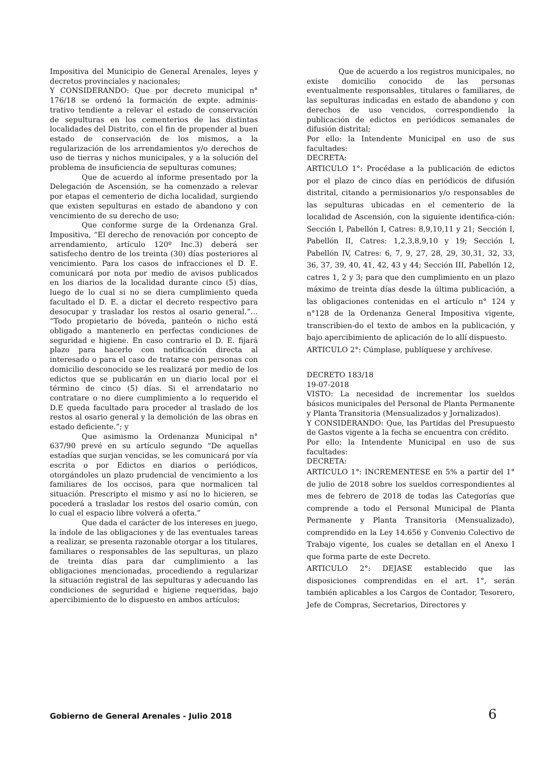Impositiva del Municipio de General Arenales, leyes y decretos provinciales y nacionales;
Y CONSIDERANDO: Que por decreto municipal n° 176/18 se ordenó la formación de expte. adminis-trativo tendiente a relevar el estado de conservación de sepulturas en los cementerios de las distintas localidades del Distrito, con el fin de propender al buen estado de conservación de los mismos, a la regularización de los arrendamientos y/o derechos de uso de tierras y nichos municipales, y a la solución del problema de insuficiencia de sepulturas comunes;
Que de acuerdo al informe presentado por la Delegación de Ascensión, se ha comenzado a relevar por etapas el cementerio de dicha localidad, surgiendo que existen sepulturas en estado de abandono y con vencimiento de su derecho de uso;
Que conforme surge de la Ordenanza Gral. Impositiva, “El derecho de renovación por concepto de arrendamiento, artículo 120º Inc.3) deberá ser satisfecho dentro de los treinta (30) días posteriores al vencimiento. Para los casos de infracciones el D. E. comunicará por nota por medio de avisos publicados en los diarios de la localidad durante cinco (5) días, luego de lo cual si no se diera cumplimiento queda facultado el D. E. a dictar el decreto respectivo para desocupar y trasladar los restos al osario general.”… “Todo propietario de bóveda, panteón o nicho está obligado a mantenerlo en perfectas condiciones de seguridad e higiene. En caso contrario el D. E. fijará plazo para hacerlo con notificación directa al interesado o para el caso de tratarse con personas con domicilio desconocido se les realizará por medio de los edictos que se publicarán en un diario local por el término de cinco (5) días. Si el arrendatario no contratare o no diere cumplimiento a lo requerido el D.E queda facultado para proceder al traslado de los restos al osario general y la demolición de las obras en estado deficiente.”; y
Que asimismo la Ordenanza Municipal n° 637/90 prevé en su artículo segundo “De aquellas estadías que surjan vencidas, se les comunicará por vía escrita o por Edictos en diarios o periódicos, otorgándoles un plazo prudencial de vencimiento a los familiares de los occisos, para que normalicen tal situación. Prescripto el mismo y así no lo hicieren, se pocederá a trasladar los restos del osario común, con lo cual el espacio libre volverá a oferta.”
Que dada el carácter de los intereses en juego, la índole de las obligaciones y de las eventuales tareas a realizar, se presenta razonable otorgar a los titulares, familiares o responsables de las sepulturas, un plazo de treinta días para dar cumplimiento a las obligaciones mencionadas, procediendo a regularizar la situación registral de las sepulturas y adecuando las condiciones de seguridad e higiene requeridas, bajo apercibimiento de lo dispuesto en ambos artículos;
Que de acuerdo a los registros municipales, no existe domicilio conocido de las personas eventualmente responsables, titulares o familiares, de las sepulturas indicadas en estado de abandono y con derechos de uso vencidos, correspondiendo la publicación de edictos en periódicos semanales de difusión distrital;
Por ello: la Intendente Municipal en uso de sus facultades:
DECRETA:
ARTICULO 1°: Procédase a la publicación de edictos por el plazo de cinco días en periódicos de difusión distrital, citando a permisionarios y/o responsables de las sepulturas ubicadas en el cementerio de la localidad de Ascensión, con la siguiente identifica-ción: Sección I, Pabellón I, Catres: 8,9,10,11 y 21; Sección I, Pabellón II, Catres: 1,2,3,8,9,10 y 19; Sección I, Pabellón IV, Catres: 6, 7, 9, 27, 28, 29, 30,31, 32, 33, 36, 37, 39, 40, 41, 42, 43 y 44; Sección III, Pabellón 12, catres 1, 2 y 3; para que den cumplimiento en un plazo máximo de treinta días desde la última publicación, a las obligaciones contenidas en el artículo n° 124 y n°128 de la Ordenanza General Impositiva vigente, transcribien-do el texto de ambos en la publicación, y bajo apercibimiento de aplicación de lo allí dispuesto.
ARTICULO 2°: Cúmplase, publíquese y archívese.
DECRETO 183/18
19-07-2018
VISTO: La necesidad de incrementar los sueldos básicos municipales del Personal de Planta Permanente y Planta Transitoria (Mensualizados y Jornalizados).
Y CONSIDERANDO: Que, las Partidas del Presupuesto de Gastos vigente a la fecha se encuentra con crédito.
Por ello: la Intendente Municipal en uso de sus facultades:
DECRETA:
ARTICULO 1°: INCREMENTESE en 5% a partir del 1° de julio de 2018 sobre los sueldos correspondientes al mes de febrero de 2018 de todas las Categorías que comprende a todo el Personal Municipal de Planta Permanente y Planta Transitoria (Mensualizado), comprendido en la Ley 14.656 y Convenio Colectivo de Trabajo vigente, los cuales se detallan en el Anexo I que forma parte de este Decreto.
ARTICULO 2°: DEJASE establecido que las disposiciones comprendidas en el art. 1°, serán también aplicables a los Cargos de Contador, Tesorero, Jefe de Compras, Secretarios, Directores y
Gobierno de General Arenales - Julio 2018 6